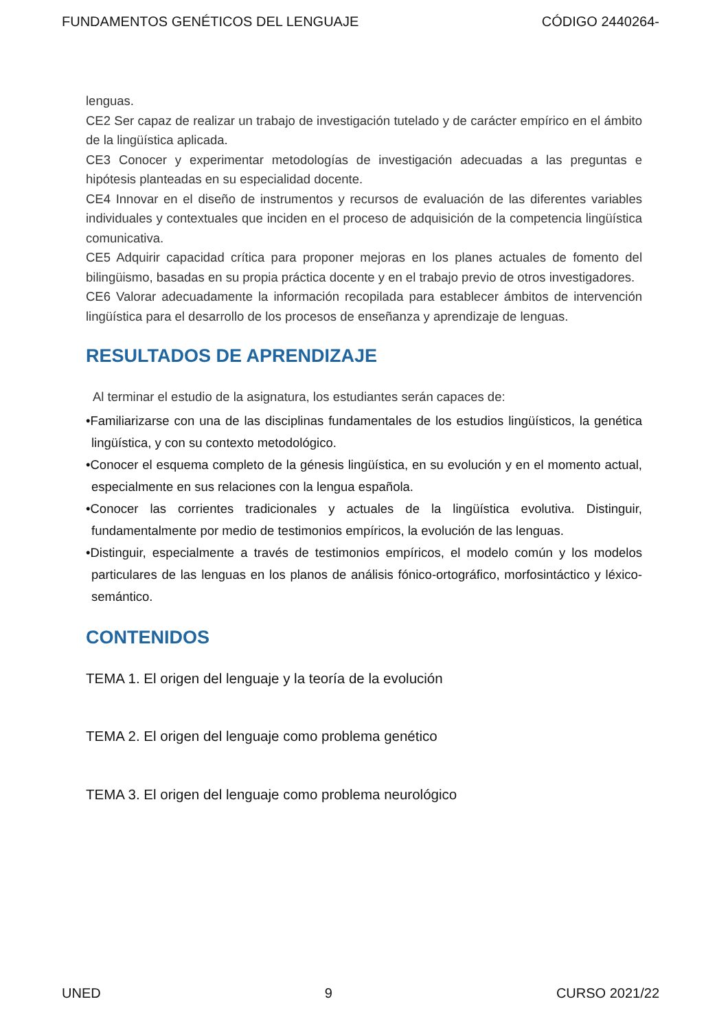FUNDAMENTOS GENÉTICOS DEL LENGUAJE CÓDIGO 2440264-
lenguas.
CE2 Ser capaz de realizar un trabajo de investigación tutelado y de carácter empírico en el ámbito de la lingüística aplicada.
CE3 Conocer y experimentar metodologías de investigación adecuadas a las preguntas e hipótesis planteadas en su especialidad docente.
CE4 Innovar en el diseño de instrumentos y recursos de evaluación de las diferentes variables individuales y contextuales que inciden en el proceso de adquisición de la competencia lingüística comunicativa.
CE5 Adquirir capacidad crítica para proponer mejoras en los planes actuales de fomento del bilingüismo, basadas en su propia práctica docente y en el trabajo previo de otros investigadores.
CE6 Valorar adecuadamente la información recopilada para establecer ámbitos de intervención lingüística para el desarrollo de los procesos de enseñanza y aprendizaje de lenguas.
RESULTADOS DE APRENDIZAJE
Al terminar el estudio de la asignatura, los estudiantes serán capaces de:
•Familiarizarse con una de las disciplinas fundamentales de los estudios lingüísticos, la genética lingüística, y con su contexto metodológico.
•Conocer el esquema completo de la génesis lingüística, en su evolución y en el momento actual, especialmente en sus relaciones con la lengua española.
•Conocer las corrientes tradicionales y actuales de la lingüística evolutiva. Distinguir, fundamentalmente por medio de testimonios empíricos, la evolución de las lenguas.
•Distinguir, especialmente a través de testimonios empíricos, el modelo común y los modelos particulares de las lenguas en los planos de análisis fónico-ortográfico, morfosintáctico y léxico-semántico.
CONTENIDOS
TEMA 1. El origen del lenguaje y la teoría de la evolución
TEMA 2. El origen del lenguaje como problema genético
TEMA 3. El origen del lenguaje como problema neurológico
UNED 9 CURSO 2021/22